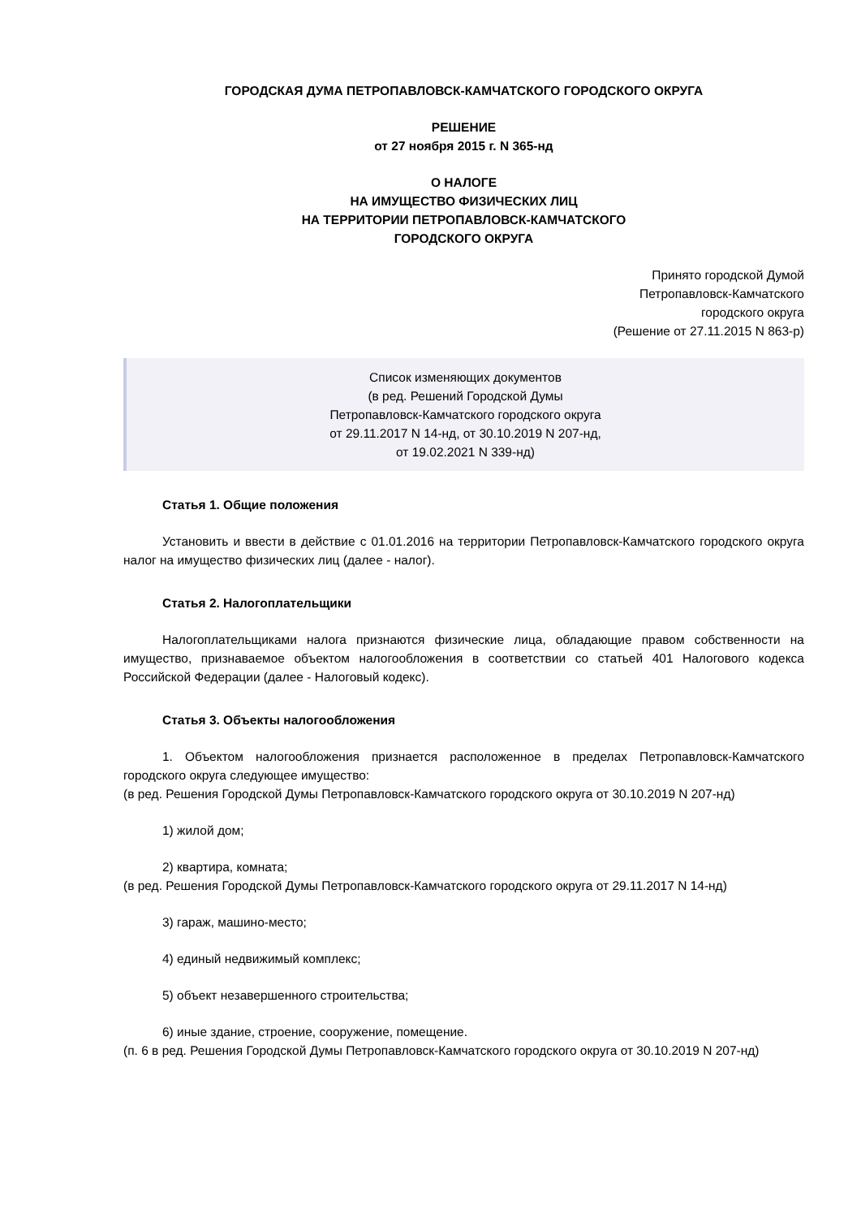ГОРОДСКАЯ ДУМА ПЕТРОПАВЛОВСК-КАМЧАТСКОГО ГОРОДСКОГО ОКРУГА
РЕШЕНИЕ
от 27 ноября 2015 г. N 365-нд
О НАЛОГЕ
НА ИМУЩЕСТВО ФИЗИЧЕСКИХ ЛИЦ
НА ТЕРРИТОРИИ ПЕТРОПАВЛОВСК-КАМЧАТСКОГО
ГОРОДСКОГО ОКРУГА
Принято городской Думой
Петропавловск-Камчатского
городского округа
(Решение от 27.11.2015 N 863-р)
Список изменяющих документов
(в ред. Решений Городской Думы
Петропавловск-Камчатского городского округа
от 29.11.2017 N 14-нд, от 30.10.2019 N 207-нд,
от 19.02.2021 N 339-нд)
Статья 1. Общие положения
Установить и ввести в действие с 01.01.2016 на территории Петропавловск-Камчатского городского округа налог на имущество физических лиц (далее - налог).
Статья 2. Налогоплательщики
Налогоплательщиками налога признаются физические лица, обладающие правом собственности на имущество, признаваемое объектом налогообложения в соответствии со статьей 401 Налогового кодекса Российской Федерации (далее - Налоговый кодекс).
Статья 3. Объекты налогообложения
1. Объектом налогообложения признается расположенное в пределах Петропавловск-Камчатского городского округа следующее имущество:
(в ред. Решения Городской Думы Петропавловск-Камчатского городского округа от 30.10.2019 N 207-нд)
1) жилой дом;
2) квартира, комната;
(в ред. Решения Городской Думы Петропавловск-Камчатского городского округа от 29.11.2017 N 14-нд)
3) гараж, машино-место;
4) единый недвижимый комплекс;
5) объект незавершенного строительства;
6) иные здание, строение, сооружение, помещение.
(п. 6 в ред. Решения Городской Думы Петропавловск-Камчатского городского округа от 30.10.2019 N 207-нд)